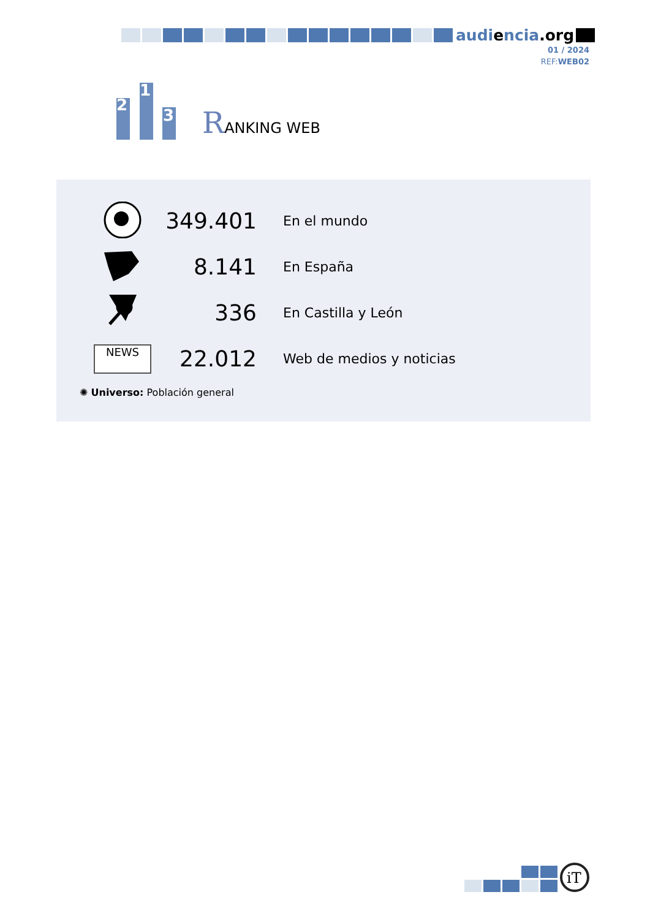audiencia.org
01 / 2024
REF:WEB02
2
1
3
RANKING WEB
| | 349.401 | En el mundo |
| | 8.141 | En España |
| | 336 | En Castilla y León |
| NEWS | 22.012 | Web de medios y noticias |
✺ Universo: Población general
iT